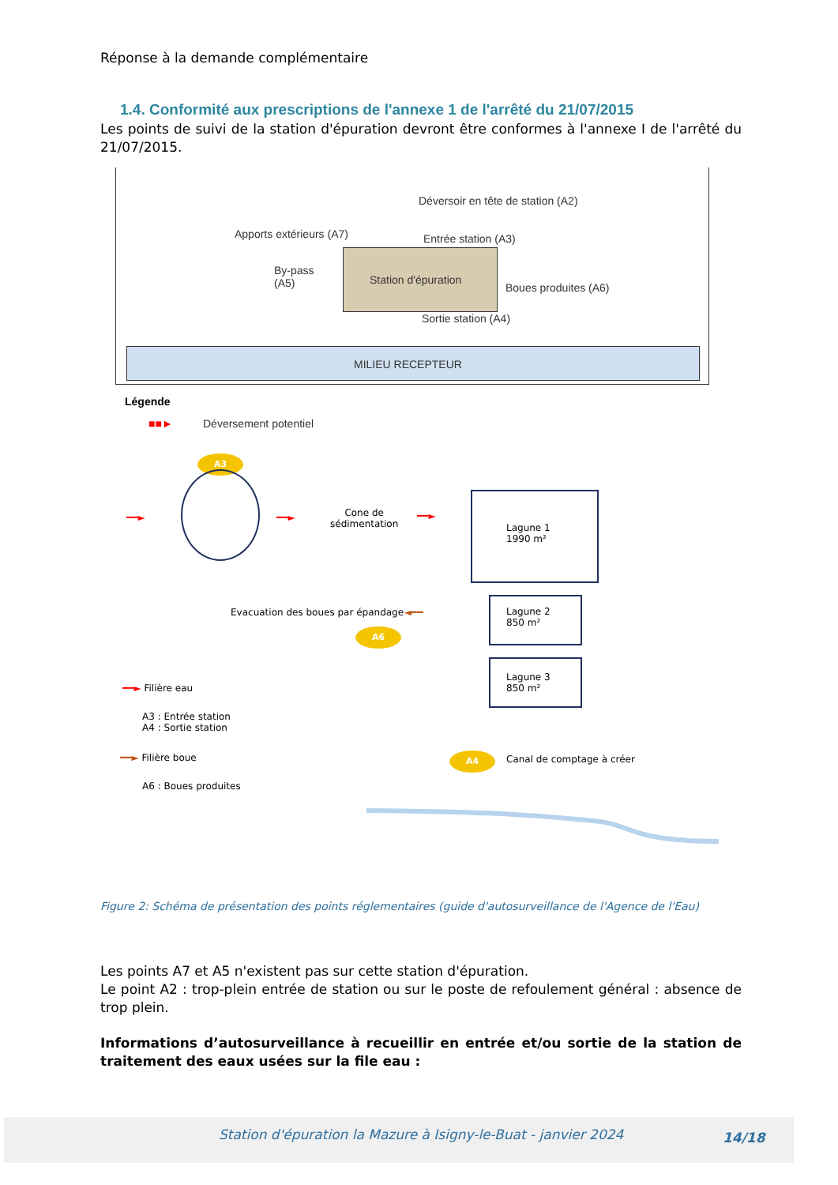Réponse à la demande complémentaire
1.4. Conformité aux prescriptions de l'annexe 1 de l'arrêté du 21/07/2015
Les points de suivi de la station d'épuration devront être conformes à l'annexe I de l'arrêté du 21/07/2015.
Déversoir en tête de station (A2)
Apports extérieurs (A7) Entrée station (A3)
By-pass
(A5)
Station d'épuration
Boues produites (A6)
Sortie station (A4)
MILIEU RECEPTEUR
Légende
■■► Déversement potentiel
A3
━━► ━━►
Cone de
sédimentation
━━►
Lagune 1
1990 m²
Evacuation des boues par épandage
◄━━
A6
Lagune 2
850 m²
Lagune 3
850 m²
━━► Filière eau
A3 : Entrée station
A4 : Sortie station
━━► Filière boue
A6 : Boues produites
A4 Canal de comptage à créer
Figure 2: Schéma de présentation des points réglementaires (guide d'autosurveillance de l'Agence de l'Eau)
Les points A7 et A5 n'existent pas sur cette station d'épuration.
Le point A2 : trop-plein entrée de station ou sur le poste de refoulement général : absence de trop plein.
Informations d’autosurveillance à recueillir en entrée et/ou sortie de la station de traitement des eaux usées sur la file eau :
Station d'épuration la Mazure à Isigny-le-Buat - janvier 2024
14/18